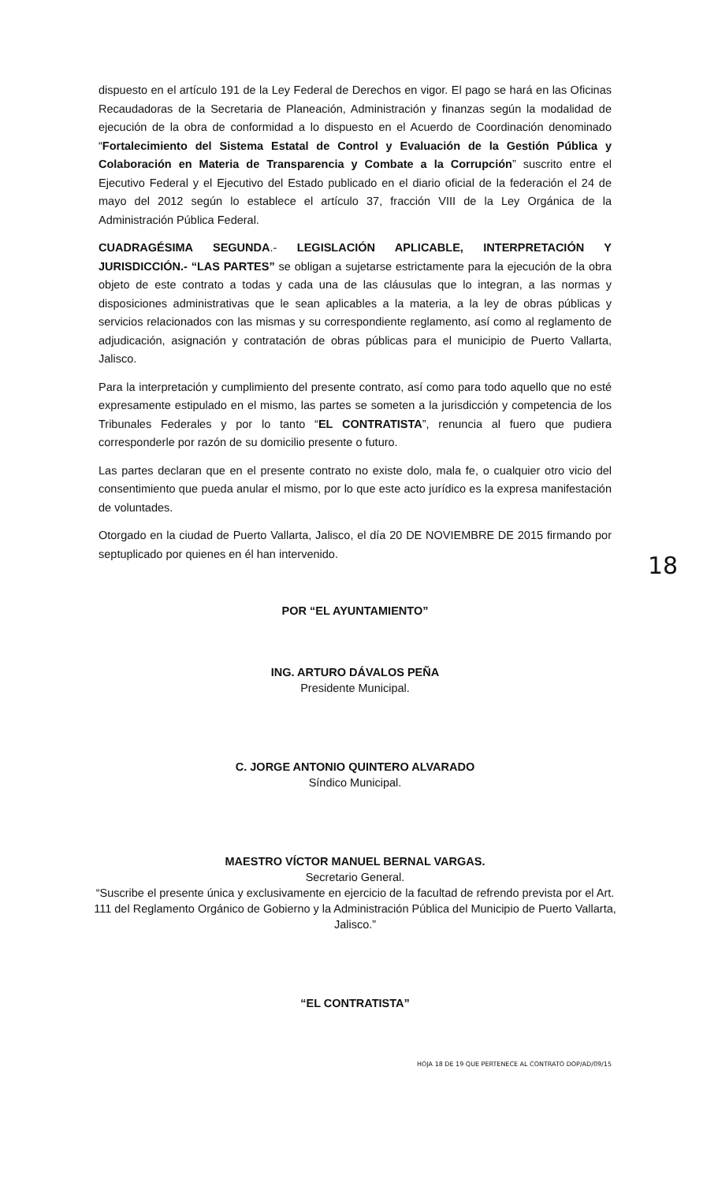dispuesto en el artículo 191 de la Ley Federal de Derechos en vigor. El pago se hará en las Oficinas Recaudadoras de la Secretaria de Planeación, Administración y finanzas según la modalidad de ejecución de la obra de conformidad a lo dispuesto en el Acuerdo de Coordinación denominado “Fortalecimiento del Sistema Estatal de Control y Evaluación de la Gestión Pública y Colaboración en Materia de Transparencia y Combate a la Corrupción” suscrito entre el Ejecutivo Federal y el Ejecutivo del Estado publicado en el diario oficial de la federación el 24 de mayo del 2012 según lo establece el artículo 37, fracción VIII de la Ley Orgánica de la Administración Pública Federal.
CUADRAGÉSIMA SEGUNDA.- LEGISLACIÓN APLICABLE, INTERPRETACIÓN Y JURISDICCIÓN.- “LAS PARTES” se obligan a sujetarse estrictamente para la ejecución de la obra objeto de este contrato a todas y cada una de las cláusulas que lo integran, a las normas y disposiciones administrativas que le sean aplicables a la materia, a la ley de obras públicas y servicios relacionados con las mismas y su correspondiente reglamento, así como al reglamento de adjudicación, asignación y contratación de obras públicas para el municipio de Puerto Vallarta, Jalisco.
Para la interpretación y cumplimiento del presente contrato, así como para todo aquello que no esté expresamente estipulado en el mismo, las partes se someten a la jurisdicción y competencia de los Tribunales Federales y por lo tanto “EL CONTRATISTA”, renuncia al fuero que pudiera corresponderle por razón de su domicilio presente o futuro.
Las partes declaran que en el presente contrato no existe dolo, mala fe, o cualquier otro vicio del consentimiento que pueda anular el mismo, por lo que este acto jurídico es la expresa manifestación de voluntades.
Otorgado en la ciudad de Puerto Vallarta, Jalisco, el día 20 DE NOVIEMBRE DE 2015 firmando por septuplicado por quienes en él han intervenido.
18
POR “EL AYUNTAMIENTO”
ING. ARTURO DÁVALOS PEÑA
Presidente Municipal.
C. JORGE ANTONIO QUINTERO ALVARADO
Síndico Municipal.
MAESTRO VÍCTOR MANUEL BERNAL VARGAS.
Secretario General.
“Suscribe el presente única y exclusivamente en ejercicio de la facultad de refrendo prevista por el Art. 111 del Reglamento Orgánico de Gobierno y la Administración Pública del Municipio de Puerto Vallarta, Jalisco.”
“EL CONTRATISTA”
HOJA 18 DE 19 QUE PERTENECE AL CONTRATO DOP/AD/09/15